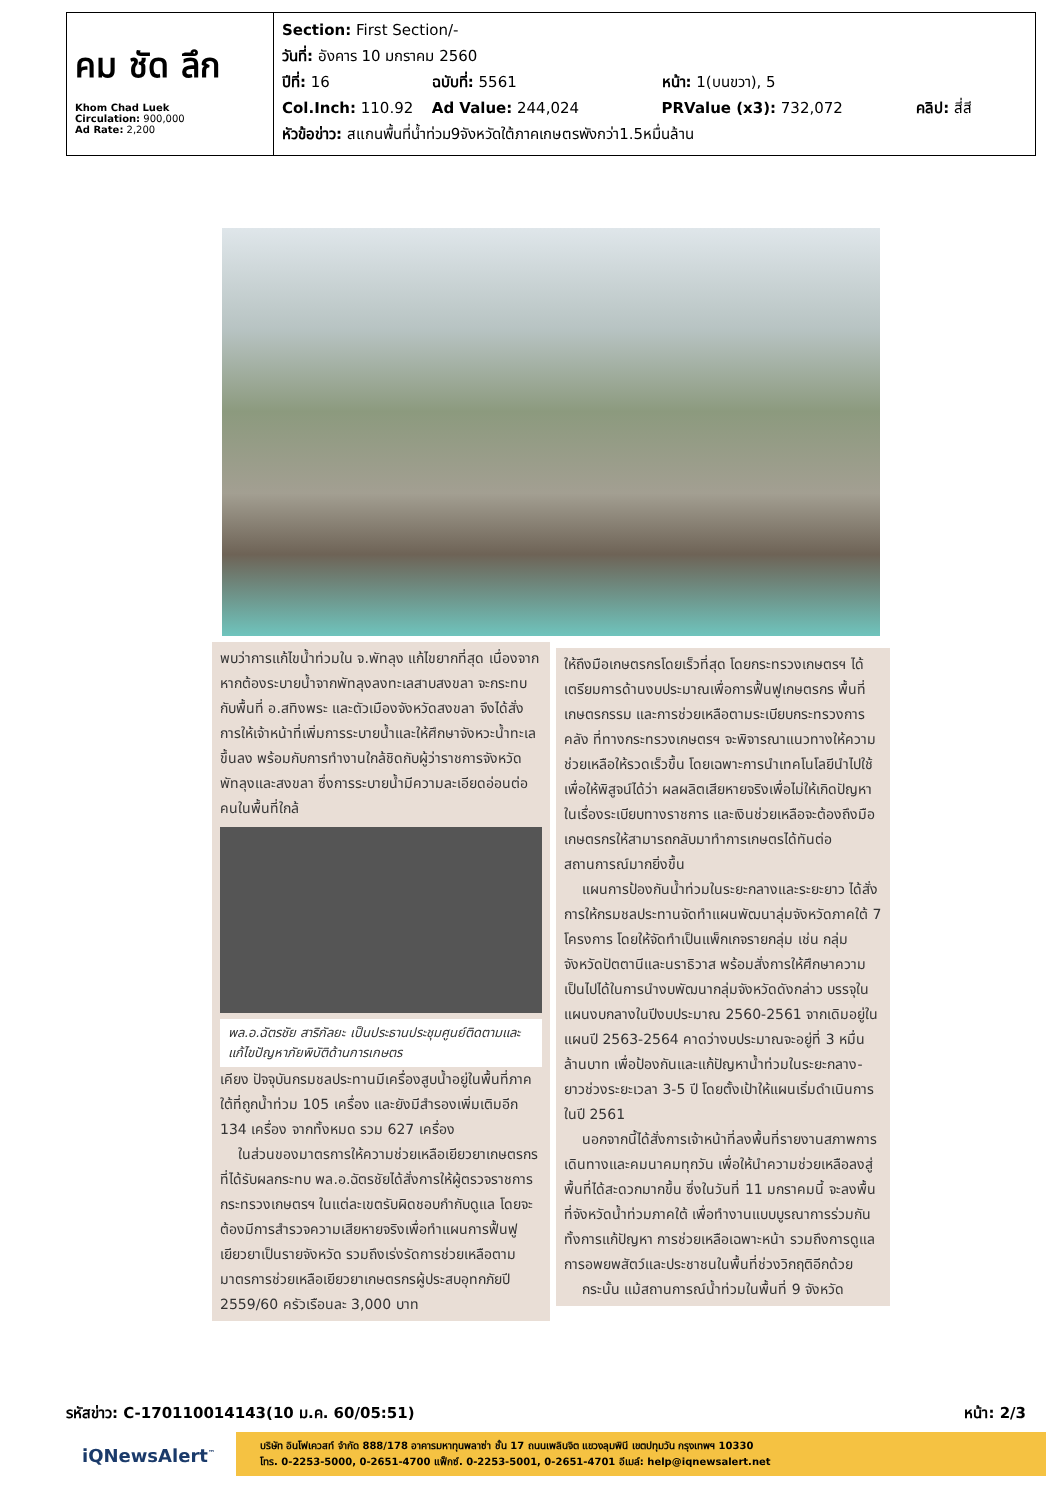คม ชัด ลึก
Khom Chad Luek
Circulation: 900,000
Ad Rate: 2,200
Section: First Section/-
วันที่: อังคาร 10 มกราคม 2560
ปีที่: 16 ฉบับที่: 5561 หน้า: 1(บนขวา), 5
Col.Inch: 110.92 Ad Value: 244,024 PRValue (x3): 732,072 คลิป: สี่สี
หัวข้อข่าว: สแกนพื้นที่น้ำท่วม9จังหวัดใต้ภาคเกษตรพังกว่า1.5หมื่นล้าน
พบว่าการแก้ไขน้ำท่วมใน จ.พัทลุง แก้ไขยากที่สุด เนื่องจากหากต้องระบายน้ำจากพัทลุงลงทะเลสาบสงขลา จะกระทบกับพื้นที่ อ.สทิงพระ และตัวเมืองจังหวัดสงขลา จึงได้สั่งการให้เจ้าหน้าที่เพิ่มการระบายน้ำและให้ศึกษาจังหวะน้ำทะเลขึ้นลง พร้อมกับการทำงานใกล้ชิดกับผู้ว่าราชการจังหวัดพัทลุงและสงขลา ซึ่งการระบายน้ำมีความละเอียดอ่อนต่อคนในพื้นที่ใกล้
พล.อ.ฉัตรชัย สาริกัลยะ เป็นประธานประชุมศูนย์ติดตามและแก้ไขปัญหาภัยพิบัติด้านการเกษตร
เคียง ปัจจุบันกรมชลประทานมีเครื่องสูบน้ำอยู่ในพื้นที่ภาคใต้ที่ถูกน้ำท่วม 105 เครื่อง และยังมีสำรองเพิ่มเติมอีก 134 เครื่อง จากทั้งหมด รวม 627 เครื่อง
ในส่วนของมาตรการให้ความช่วยเหลือเยียวยาเกษตรกรที่ได้รับผลกระทบ พล.อ.ฉัตรชัยได้สั่งการให้ผู้ตรวจราชการกระทรวงเกษตรฯ ในแต่ละเขตรับผิดชอบกำกับดูแล โดยจะต้องมีการสำรวจความเสียหายจริงเพื่อทำแผนการฟื้นฟูเยียวยาเป็นรายจังหวัด รวมถึงเร่งรัดการช่วยเหลือตามมาตรการช่วยเหลือเยียวยาเกษตรกรผู้ประสบอุทกภัยปี 2559/60 ครัวเรือนละ 3,000 บาท
ให้ถึงมือเกษตรกรโดยเร็วที่สุด โดยกระทรวงเกษตรฯ ได้เตรียมการด้านงบประมาณเพื่อการฟื้นฟูเกษตรกร พื้นที่เกษตรกรรม และการช่วยเหลือตามระเบียบกระทรวงการคลัง ที่ทางกระทรวงเกษตรฯ จะพิจารณาแนวทางให้ความช่วยเหลือให้รวดเร็วขึ้น โดยเฉพาะการนำเทคโนโลยีนำไปใช้เพื่อให้พิสูจน์ได้ว่า ผลผลิตเสียหายจริงเพื่อไม่ให้เกิดปัญหาในเรื่องระเบียบทางราชการ และเงินช่วยเหลือจะต้องถึงมือเกษตรกรให้สามารถกลับมาทำการเกษตรได้ทันต่อสถานการณ์มากยิ่งขึ้น
แผนการป้องกันน้ำท่วมในระยะกลางและระยะยาว ได้สั่งการให้กรมชลประทานจัดทำแผนพัฒนาลุ่มจังหวัดภาคใต้ 7 โครงการ โดยให้จัดทำเป็นแพ็กเกจรายกลุ่ม เช่น กลุ่มจังหวัดปัตตานีและนราธิวาส พร้อมสั่งการให้ศึกษาความเป็นไปได้ในการนำงบพัฒนากลุ่มจังหวัดดังกล่าว บรรจุในแผนงบกลางในปีงบประมาณ 2560-2561 จากเดิมอยู่ในแผนปี 2563-2564 คาดว่างบประมาณจะอยู่ที่ 3 หมื่นล้านบาท เพื่อป้องกันและแก้ปัญหาน้ำท่วมในระยะกลาง-ยาวช่วงระยะเวลา 3-5 ปี โดยตั้งเป้าให้แผนเริ่มดำเนินการในปี 2561
นอกจากนี้ได้สั่งการเจ้าหน้าที่ลงพื้นที่รายงานสภาพการเดินทางและคมนาคมทุกวัน เพื่อให้นำความช่วยเหลือลงสู่พื้นที่ได้สะดวกมากขึ้น ซึ่งในวันที่ 11 มกราคมนี้ จะลงพื้นที่จังหวัดน้ำท่วมภาคใต้ เพื่อทำงานแบบบูรณาการร่วมกัน ทั้งการแก้ปัญหา การช่วยเหลือเฉพาะหน้า รวมถึงการดูแลการอพยพสัตว์และประชาชนในพื้นที่ช่วงวิกฤติอีกด้วย
กระนั้น แม้สถานการณ์น้ำท่วมในพื้นที่ 9 จังหวัด
รหัสข่าว: C-170110014143(10 ม.ค. 60/05:51) หน้า: 2/3
iQNewsAlert<sup>™</sup>
บริษัท อินโฟเควสท์ จำกัด 888/178 อาคารมหาทุนพลาซ่า ชั้น 17 ถนนเพลินจิต แขวงลุมพินี เขตปทุมวัน กรุงเทพฯ 10330
โทร. 0-2253-5000, 0-2651-4700 แฟ็กซ์. 0-2253-5001, 0-2651-4701 อีเมล์: help@iqnewsalert.net